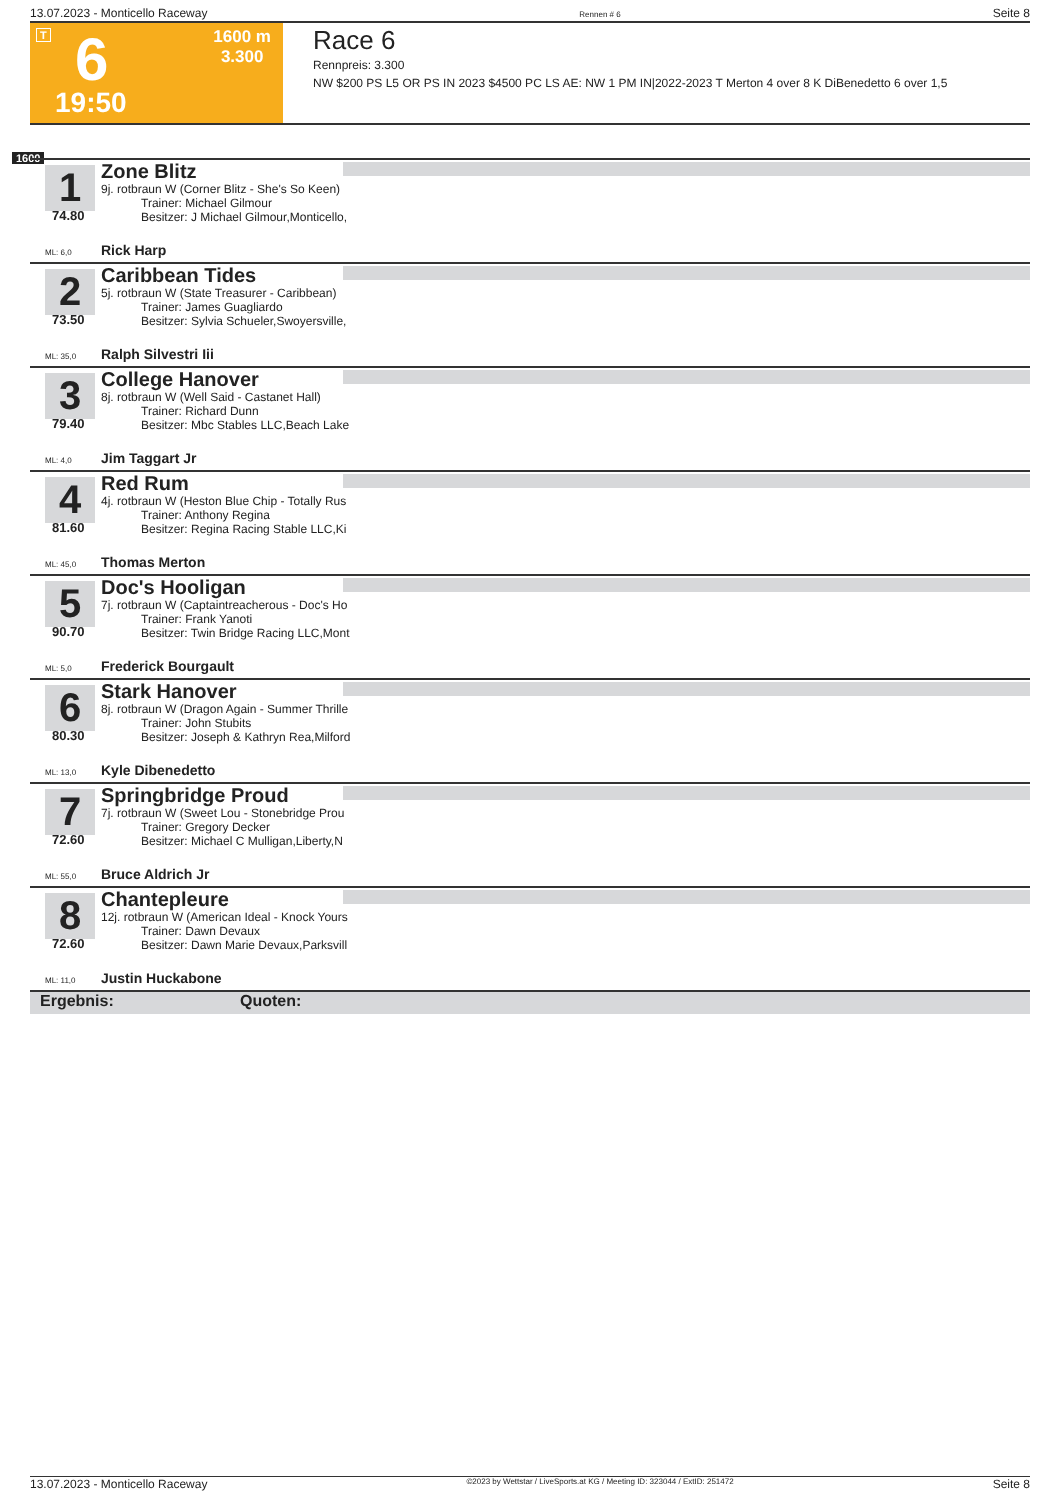13.07.2023 - Monticello Raceway Rennen # 6 Seite 8
T 6 1600 m
3.300
19:50
Race 6
Rennpreis: 3.300
NW $200 PS L5 OR PS IN 2023 $4500 PC LS AE: NW 1 PM IN|2022-2023 T Merton 4 over 8 K DiBenedetto 6 over 1,5
1600
1
74.80
Zone Blitz
9j. rotbraun W (Corner Blitz - She's So Keen)
Trainer: Michael Gilmour
Besitzer: J Michael Gilmour,Monticello,
ML: 6,0 Rick Harp
2
73.50
Caribbean Tides
5j. rotbraun W (State Treasurer - Caribbean)
Trainer: James Guagliardo
Besitzer: Sylvia Schueler,Swoyersville,
ML: 35,0 Ralph Silvestri Iii
3
79.40
College Hanover
8j. rotbraun W (Well Said - Castanet Hall)
Trainer: Richard Dunn
Besitzer: Mbc Stables LLC,Beach Lake
ML: 4,0 Jim Taggart Jr
4
81.60
Red Rum
4j. rotbraun W (Heston Blue Chip - Totally Rus
Trainer: Anthony Regina
Besitzer: Regina Racing Stable LLC,Ki
ML: 45,0 Thomas Merton
5
90.70
Doc's Hooligan
7j. rotbraun W (Captaintreacherous - Doc's Ho
Trainer: Frank Yanoti
Besitzer: Twin Bridge Racing LLC,Mont
ML: 5,0 Frederick Bourgault
6
80.30
Stark Hanover
8j. rotbraun W (Dragon Again - Summer Thrille
Trainer: John Stubits
Besitzer: Joseph & Kathryn Rea,Milford
ML: 13,0 Kyle Dibenedetto
7
72.60
Springbridge Proud
7j. rotbraun W (Sweet Lou - Stonebridge Prou
Trainer: Gregory Decker
Besitzer: Michael C Mulligan,Liberty,N
ML: 55,0 Bruce Aldrich Jr
8
72.60
Chantepleure
12j. rotbraun W (American Ideal - Knock Yours
Trainer: Dawn Devaux
Besitzer: Dawn Marie Devaux,Parksvill
ML: 11,0 Justin Huckabone
Ergebnis: Quoten:
13.07.2023 - Monticello Raceway ©2023 by Wettstar / LiveSports.at KG / Meeting ID: 323044 / ExtID: 251472 Seite 8